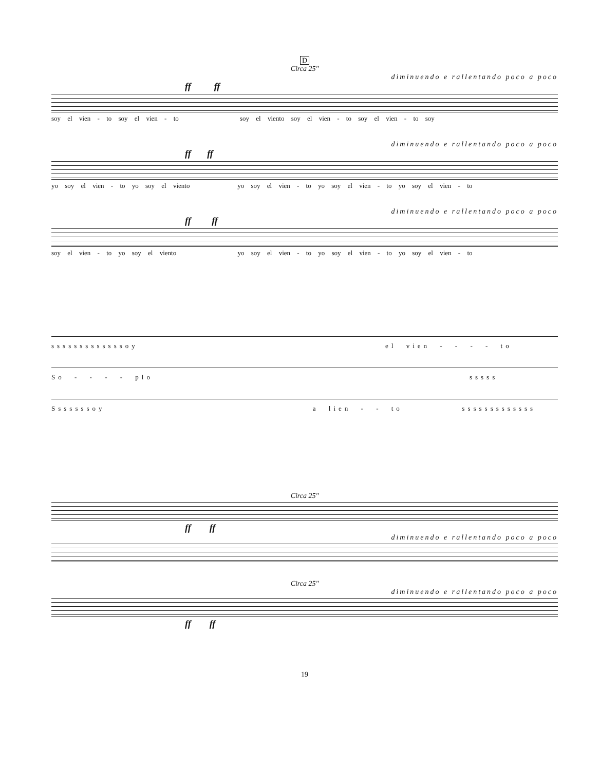D
Circa 25"
diminuendo e rallentando poco a poco
ff ff
soy el vien - to soy el vien - to soy el viento soy el vien - to soy el vien - to soy
diminuendo e rallentando poco a poco
ff ff
yo soy el vien - to yo soy el viento yo soy el vien - to yo soy el vien - to yo soy el vien - to
diminuendo e rallentando poco a poco
ff ff
soy el vien - to yo soy el viento yo soy el vien - to yo soy el vien - to yo soy el vien - to
sssssssssssssoy el vien - - - - to
So - - - - plo sssss
Sssssssoy a lien - - to sssssssssssss
Circa 25"
ff ff
diminuendo e rallentando poco a poco
Circa 25"
diminuendo e rallentando poco a poco
ff ff
19